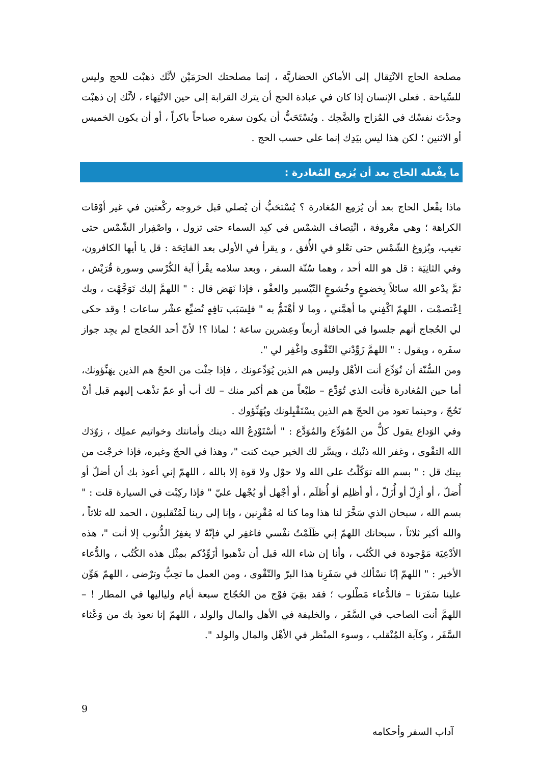مصلحة الحاج الانْتِقال إلى الأماكن الحضاريَّة ، إنما مصلحتك الحرَمَيْن لأنَّك ذهبْت للحج وليس للسِّياحة . فعلى الإنسان إذا كان في عبادة الحج أن يترك القرابة إلى حين الانْتِهاء ، لأنَّك إن ذهبْت وجدْتَ نفسْك في المُزاح والضَّحِك . ويُسْتَحَبُّ أن يكون سفره صباحاً باكراً ، أو أن يكون الخميس أو الاثنين ؛ لكن هذا ليس بيَدِك إنما على حسب الحج .
ما يفْعله الحاج بعد أن يُزمِع المُغادرة :
ماذا يفْعل الحاج بعد أن يُزمِع المُغادرة ؟ يُسْتحَبُّ أن يُصلي قبل خروجه ركْعتين في غير أوْقات الكراهة ؛ وهي معْروفة ، انْتِصاف الشمْس في كبِد السماء حتى تزول ، واصْفِرار الشّمْس حتى تغيب، وبُزوغ الشّمْس حتى تعْلو في الأُفق ، و يقرأ في الأولى بعد الفاتِحَة : قل يا أيها الكافرون، وفي الثانِيَة : قل هو الله أحد ، وهما سُنّة السفر ، وبعد سلامه يقْرأ آية الكُرْسي وسورة قُرَيْش ، ثمَّ يدْعو الله سائلاً بِخضوعٍ وخُشوعٍ التّيْسير والعفْو ، فإذا نَهَض قال : " اللهمَّ إليك تَوَجَّهْت ، وبك اِعْتصمْت ، اللهمّ اكْفِني ما أهمَّني ، وما لا أهْتَمُّ به " فلِسَبَب تافِهٍ تُضيِّع عشْر ساعات ! وقد حكى لي الحُجاج أنهم جلسوا في الحافلة أربعاً وعِشرين ساعة ؛ لماذا ؟! لأنّ أحد الحُجاج لم يجِد جواز سفَره ، ويقول : " اللهمَّ زَوِّدْني التّقْوى واغْفِر لي ".
ومن السُّنّة أن تُوَدِّع أنت الأهْل وليس هم الذين يُوَدِّعونك ، فإذا جئْت من الحجّ هم الذين يهَنِّؤونك، أما حين المُغادرة فأنت الذي تُوَدِّع – طبْعاً من هم أكبر منك – لك أب أو عمّ تذْهب إليهم قبل أنْ تَحُجّ ، وحينما تعود من الحجّ هم الذين يسْتَقْبِلونك ويُهَنِّؤوك .
وفي الوَداع يقول كلٌّ من المُوَدِّع والمُوَدَّع : " أسْتَوْدِعُ الله دينك وأمانتك وخواتيم عملِك ، زوّدَك الله التقْوى ، وغفر الله ذنْبك ، ويسَّر لك الخير حيث كنت "، وهذا في الحجّ وغيره، فإذا خرجْت من بيتك قل : " بسم الله توَكّلْتُ على الله ولا حوْل ولا قوة إلا بالله ، اللهمّ إني أعوذ بك أن أضلّ أو أُضلّ ، أو أزِلّ أو أُزَلّ ، أو أظلِم أو أُظلَم ، أو أجْهل أو يُجْهل عليّ " فإذا ركِبْت في السيارة قلت : " بسم الله ، سبحان الذي سَخَّرَ لنا هذا وما كنا له مُقْرِنين ، وإنا إلى ربنا لَمُنْقلبون ، الحمد لله ثلاثاً ، والله أكبر ثلاثاً ، سبحانك اللهمّ إني ظَلَمْتُ نفْسي فاغفِر لي فإنّهُ لا يغفِرُ الذُّنوب إلا أنت "، هذه الأدْعِيَة مَوْجودة في الكُتُب ، وأنا إن شاء الله قبل أن تذْهبوا أزَوِّدُكم بمِثْل هذه الكُتُب ، والدُّعاء الأخير : " اللهمّ إنّا نسْألك في سَفَرِنا هذا البرّ والتّقْوى ، ومن العمل ما تحِبُّ وترْضى ، اللهمّ هَوِّن علينا سَفَرَنا – فالدُّعاء مَطْلوب ؛ فقد بقِيَ فوْج من الحُجّاج سبعة أيام ولياليها في المطار ! – اللهمَّ أنت الصاحب في السَّفَر ، والخليفة في الأهل والمال والولد ، اللهمّ إنا نعوذ بك من وَعْثاء السَّفَر ، وكآبة المُنْقلب ، وسوء المنْظر في الأهْل والمال والولد ".
9
آداب السفر وأحكامه